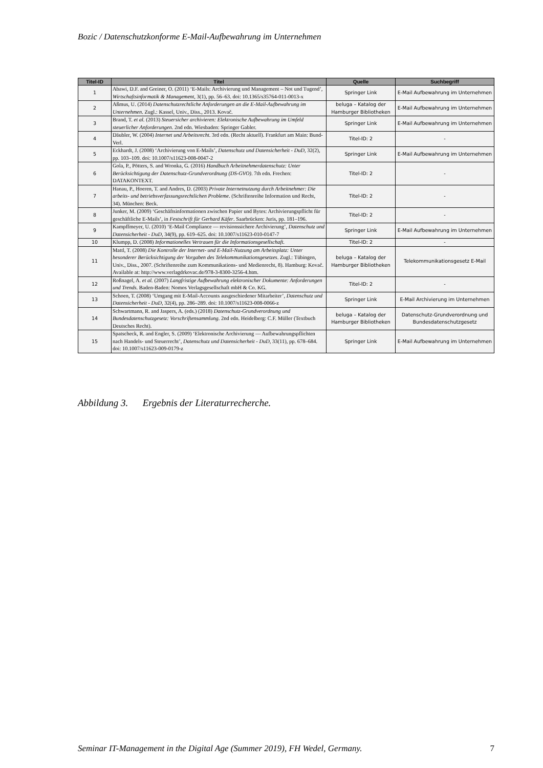Bozic / Datenschutzkonforme E-Mail-Aufbewahrung im Unternehmen
| Titel-ID | Titel | Quelle | Suchbegriff |
| --- | --- | --- | --- |
| 1 | Abawi, D.F. and Greiner, O. (2011) ‘E-Mails: Archivierung und Management – Not und Tugend’, Wirtschaftsinformatik & Management , 3(1), pp. 56–63. doi: 10.1365/s35764-011-0013-x | Springer Link | E-Mail Aufbewahrung im Unternehmen |
| 2 | Aßmus, U. (2014) Datenschutzrechtliche Anforderungen an die E-Mail-Aufbewahrung im Unternehmen . Zugl.: Kassel, Univ., Diss., 2013. Kovač. | beluga – Katalog der Hamburger Bibliotheken | E-Mail Aufbewahrung im Unternehmen |
| 3 | Brand, T. et al. (2013) Steuersicher archivieren: Elektronische Aufbewahrung im Umfeld steuerlicher Anforderungen . 2nd edn. Wiesbaden: Springer Gabler. | Springer Link | E-Mail Aufbewahrung im Unternehmen |
| 4 | Däubler, W. (2004) Internet und Arbeitsrecht . 3rd edn. (Recht aktuell). Frankfurt am Main: Bund-Verl. | Titel-ID: 2 | - |
| 5 | Eckhardt, J. (2008) ‘Archivierung von E-Mails’, Datenschutz und Datensicherheit - DuD , 32(2), pp. 103–109. doi: 10.1007/s11623-008-0047-2 | Springer Link | E-Mail Aufbewahrung im Unternehmen |
| 6 | Gola, P., Pötters, S. and Wronka, G. (2016) Handbuch Arbeitnehmerdatenschutz: Unter Berücksichtigung der Datenschutz-Grundverordnung (DS-GVO) . 7th edn. Frechen: DATAKONTEXT. | Titel-ID: 2 | - |
| 7 | Hanau, P., Hoeren, T. and Andres, D. (2003) Private Internetnutzung durch Arbeitnehmer: Die arbeits- und betriebsverfassungsrechtlichen Probleme . (Schriftenreihe Information und Recht, 34). München: Beck. | Titel-ID: 2 | - |
| 8 | Junker, M. (2009) ‘Geschäftsinformationen zwischen Papier und Bytes: Archivierungspflicht für geschäftliche E-Mails’, in Festschrift für Gerhard Käfer . Saarbrücken: Juris, pp. 181–196. | Titel-ID: 2 | - |
| 9 | Kampffmeyer, U. (2010) ‘E-Mail Compliance — revisionssichere Archivierung’, Datenschutz und Datensicherheit - DuD , 34(9), pp. 619–625. doi: 10.1007/s11623-010-0147-7 | Springer Link | E-Mail Aufbewahrung im Unternehmen |
| 10 | Klumpp, D. (2008) Informationelles Vertrauen für die Informationsgesellschaft . | Titel-ID: 2 | - |
| 11 | Mattl, T. (2008) Die Kontrolle der Internet- und E-Mail-Nutzung am Arbeitsplatz: Unter besonderer Berücksichtigung der Vorgaben des Telekommunikationsgesetzes . Zugl.: Tübingen, Univ., Diss., 2007. (Schriftenreihe zum Kommunikations- und Medienrecht, 8). Hamburg: Kovač. Available at: http://www.verlagdrkovac.de/978-3-8300-3256-4.htm. | beluga – Katalog der Hamburger Bibliotheken | Telekommunikationsgesetz E-Mail |
| 12 | Roßnagel, A. et al. (2007) Langfristige Aufbewahrung elektronischer Dokumente: Anforderungen und Trends . Baden-Baden: Nomos Verlagsgesellschaft mbH & Co. KG. | Titel-ID: 2 | - |
| 13 | Schoen, T. (2008) ‘Umgang mit E-Mail-Accounts ausgeschiedener Mitarbeiter’, Datenschutz und Datensicherheit - DuD , 32(4), pp. 286–289. doi: 10.1007/s11623-008-0066-z | Springer Link | E-Mail Archivierung im Unternehmen |
| 14 | Schwartmann, R. and Jaspers, A. (eds.) (2018) Datenschutz-Grundverordnung und Bundesdatenschutzgesetz: Vorschriftensammlung . 2nd edn. Heidelberg: C.F. Müller (Textbuch Deutsches Recht). | beluga – Katalog der Hamburger Bibliotheken | Datenschutz-Grundverordnung und Bundesdatenschutzgesetz |
| 15 | Spatscheck, R. and Engler, S. (2009) ‘Elektronische Archivierung — Aufbewahrungspflichten nach Handels- und Steuerrecht’, Datenschutz und Datensicherheit - DuD , 33(11), pp. 678–684. doi: 10.1007/s11623-009-0179-z | Springer Link | E-Mail Aufbewahrung im Unternehmen |
Abbildung 3. Ergebnis der Literaturrecherche.
Seminar IT-Management in the Digital Age (Summer 2019), FH Wedel, Germany. 7